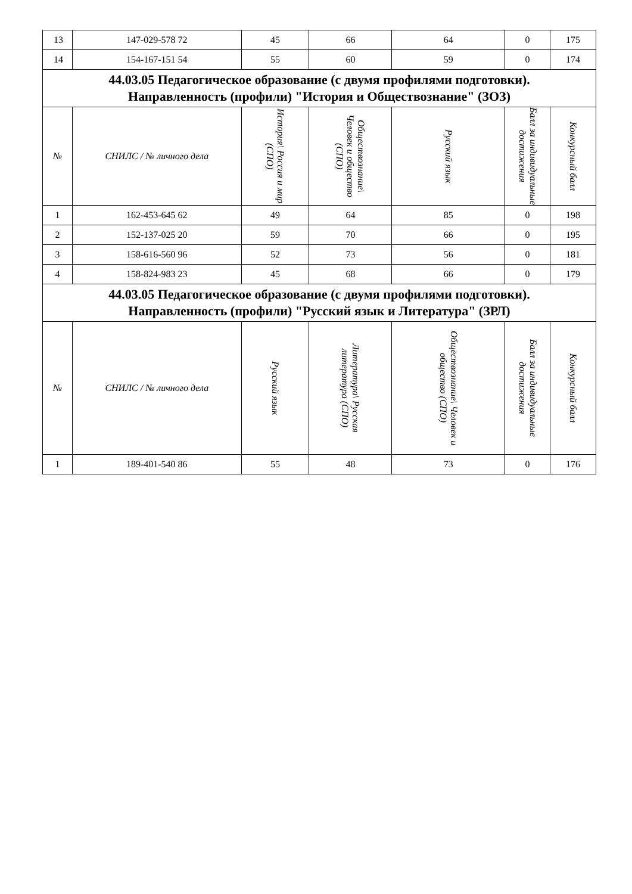| 13 | 147-029-578 72 | 45 | 66 | 64 | 0 | 175 |
| 14 | 154-167-151 54 | 55 | 60 | 59 | 0 | 174 |
| 44.03.05 Педагогическое образование (с двумя профилями подготовки). Направленность (профили) "История и Обществознание" (ЗОЗ) | | | | | | |
| № | СНИЛС / № личного дела | История\ Россия и мир (СПО) | Обществознание\ Человек и общество (СПО) | Русский язык | Балл за индивидуальные достижения | Конкурсный балл |
| 1 | 162-453-645 62 | 49 | 64 | 85 | 0 | 198 |
| 2 | 152-137-025 20 | 59 | 70 | 66 | 0 | 195 |
| 3 | 158-616-560 96 | 52 | 73 | 56 | 0 | 181 |
| 4 | 158-824-983 23 | 45 | 68 | 66 | 0 | 179 |
| 44.03.05 Педагогическое образование (с двумя профилями подготовки). Направленность (профили) "Русский язык и Литература" (ЗРЛ) | | | | | | |
| № | СНИЛС / № личного дела | Русский язык | Литература\ Русская литература (СПО) | Обществознание\ Человек и общество (СПО) | Балл за индивидуальные достижения | Конкурсный балл |
| 1 | 189-401-540 86 | 55 | 48 | 73 | 0 | 176 |